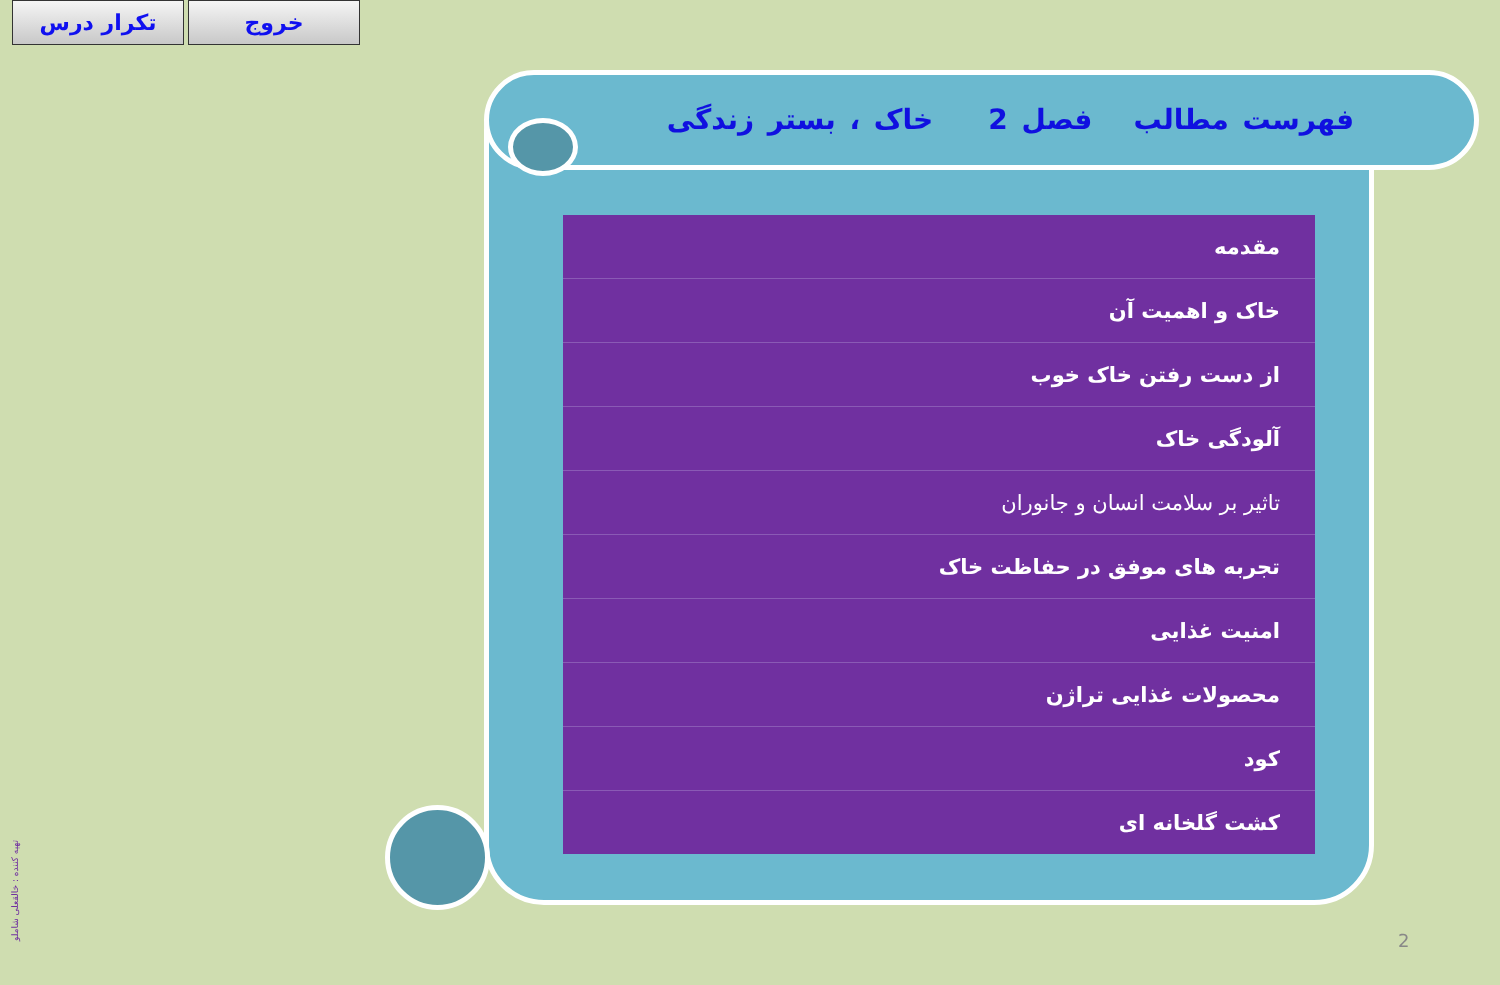تکرار درس خروج
فهرست مطالب فصل 2 خاک ، بستر زندگی
| مقدمه |
| خاک و اهمیت آن |
| از دست رفتن خاک خوب |
| آلودگی خاک |
| تاثیر بر سلامت انسان و جانوران |
| تجربه های موفق در حفاظت خاک |
| امنیت غذایی |
| محصولات غذایی تراژن |
| کود |
| کشت گلخانه ای |
تهیه کننده : خالقعلی شاملو
2